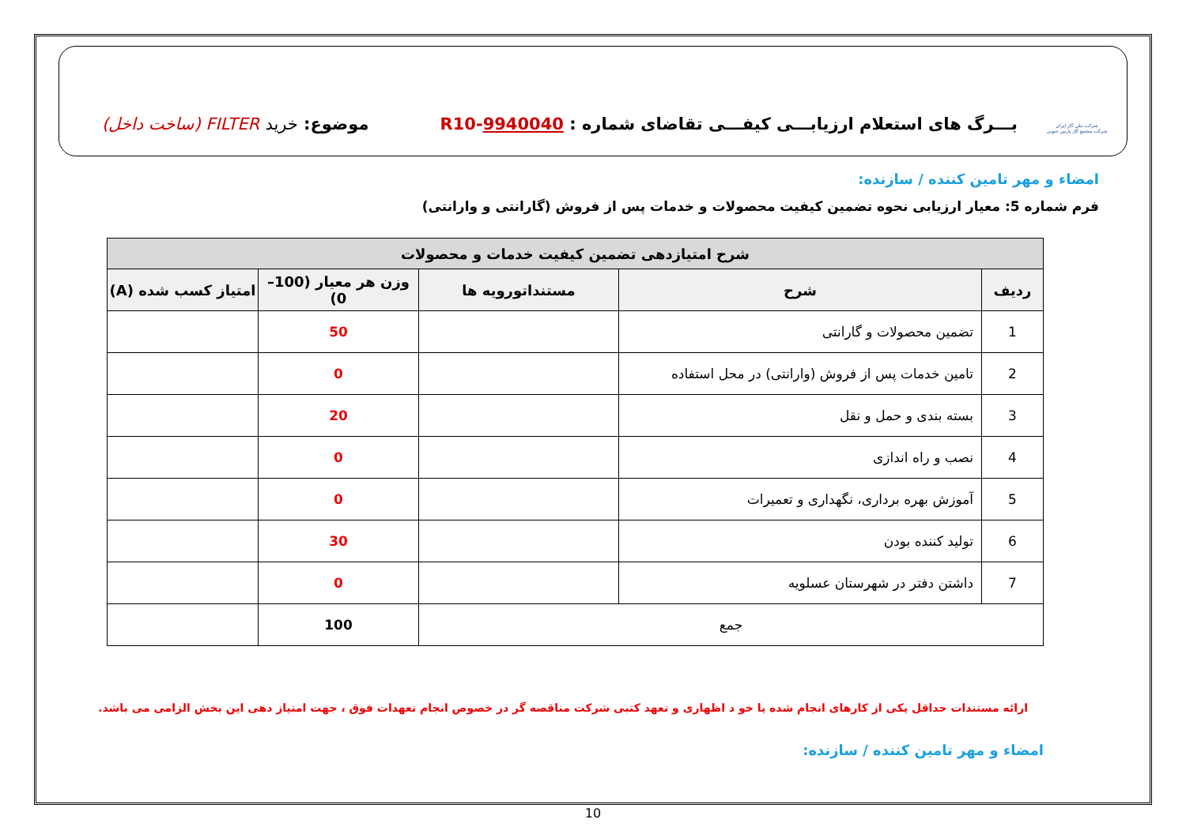شرکت ملی گاز ایران
شرکت مجتمع گاز پارس جنوبی
بـــرگ های استعلام ارزیابـــی کیفـــی تقاضای شماره : 9940040-R10
موضوع: خرید FILTER (ساخت داخل)
امضاء و مهر تامین کننده / سازنده:
فرم شماره 5: معیار ارزیابی نحوه تضمین کیفیت محصولات و خدمات پس از فروش (گارانتی و وارانتی)
| شرح امتیازدهی تضمین کیفیت خدمات و محصولات | | | | |
| --- | --- | --- | --- | --- |
| ردیف | شرح | مستنداتورویه ها | وزن هر معیار (100–0) | امتیاز کسب شده (A) |
| 1 | تضمین محصولات و گارانتی | | 50 | |
| 2 | تامین خدمات پس از فروش (وارانتی) در محل استفاده | | 0 | |
| 3 | بسته بندی و حمل و نقل | | 20 | |
| 4 | نصب و راه اندازی | | 0 | |
| 5 | آموزش بهره برداری، نگهداری و تعمیرات | | 0 | |
| 6 | تولید کننده بودن | | 30 | |
| 7 | داشتن دفتر در شهرستان عسلویه | | 0 | |
| جمع | | | 100 | |
ارائه مستندات حداقل یکی از کارهای انجام شده یا خو د اظهاری و تعهد کتبی شرکت مناقصه گر در خصوص انجام تعهدات فوق ، جهت امتیاز دهی این بخش الزامی می باشد.
امضاء و مهر تامین کننده / سازنده:
10